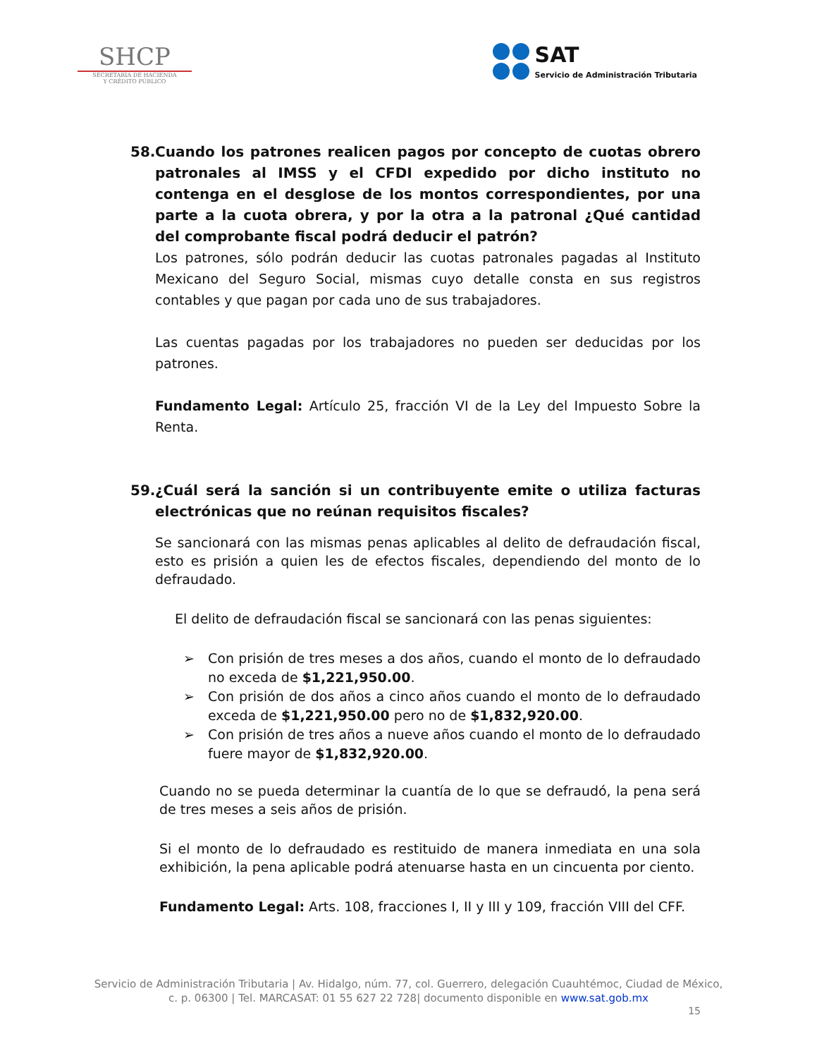SHCP
SECRETARÍA DE HACIENDA
Y CRÉDITO PÚBLICO
SAT
Servicio de Administración Tributaria
58. Cuando los patrones realicen pagos por concepto de cuotas obrero patronales al IMSS y el CFDI expedido por dicho instituto no contenga en el desglose de los montos correspondientes, por una parte a la cuota obrera, y por la otra a la patronal ¿Qué cantidad del comprobante fiscal podrá deducir el patrón?
Los patrones, sólo podrán deducir las cuotas patronales pagadas al Instituto Mexicano del Seguro Social, mismas cuyo detalle consta en sus registros contables y que pagan por cada uno de sus trabajadores.
Las cuentas pagadas por los trabajadores no pueden ser deducidas por los patrones.
Fundamento Legal: Artículo 25, fracción VI de la Ley del Impuesto Sobre la Renta.
59. ¿Cuál será la sanción si un contribuyente emite o utiliza facturas electrónicas que no reúnan requisitos fiscales?
Se sancionará con las mismas penas aplicables al delito de defraudación fiscal, esto es prisión a quien les de efectos fiscales, dependiendo del monto de lo defraudado.
El delito de defraudación fiscal se sancionará con las penas siguientes:
➢ Con prisión de tres meses a dos años, cuando el monto de lo defraudado no exceda de $1,221,950.00.
➢ Con prisión de dos años a cinco años cuando el monto de lo defraudado exceda de $1,221,950.00 pero no de $1,832,920.00.
➢ Con prisión de tres años a nueve años cuando el monto de lo defraudado fuere mayor de $1,832,920.00.
Cuando no se pueda determinar la cuantía de lo que se defraudó, la pena será de tres meses a seis años de prisión.
Si el monto de lo defraudado es restituido de manera inmediata en una sola exhibición, la pena aplicable podrá atenuarse hasta en un cincuenta por ciento.
Fundamento Legal: Arts. 108, fracciones I, II y III y 109, fracción VIII del CFF.
Servicio de Administración Tributaria | Av. Hidalgo, núm. 77, col. Guerrero, delegación Cuauhtémoc, Ciudad de México,
c. p. 06300 | Tel. MARCASAT: 01 55 627 22 728| documento disponible en www.sat.gob.mx
15